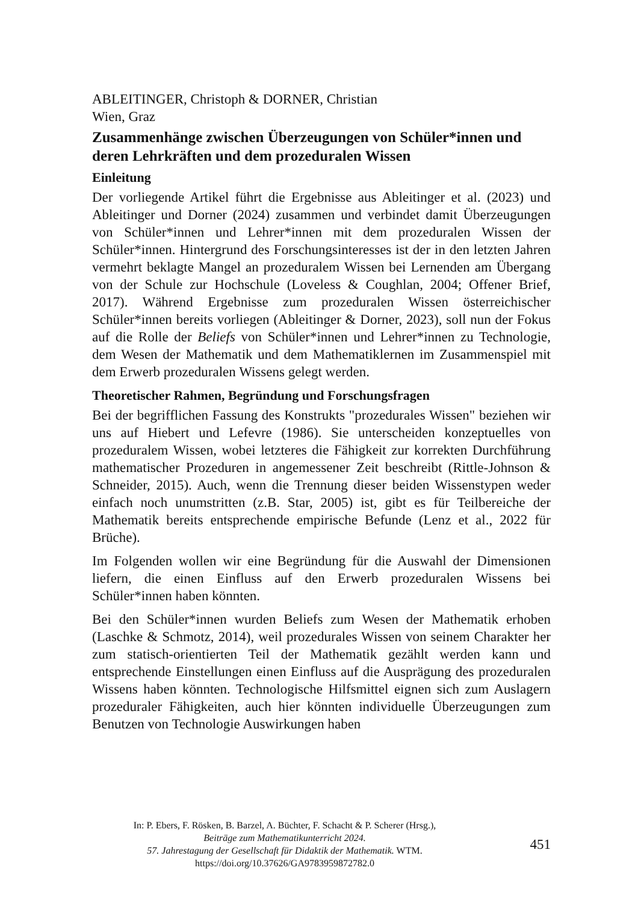ABLEITINGER, Christoph & DORNER, Christian
Wien, Graz
Zusammenhänge zwischen Überzeugungen von Schüler*innen und deren Lehrkräften und dem prozeduralen Wissen
Einleitung
Der vorliegende Artikel führt die Ergebnisse aus Ableitinger et al. (2023) und Ableitinger und Dorner (2024) zusammen und verbindet damit Überzeugungen von Schüler*innen und Lehrer*innen mit dem prozeduralen Wissen der Schüler*innen. Hintergrund des Forschungsinteresses ist der in den letzten Jahren vermehrt beklagte Mangel an prozeduralem Wissen bei Lernenden am Übergang von der Schule zur Hochschule (Loveless & Coughlan, 2004; Offener Brief, 2017). Während Ergebnisse zum prozeduralen Wissen österreichischer Schüler*innen bereits vorliegen (Ableitinger & Dorner, 2023), soll nun der Fokus auf die Rolle der Beliefs von Schüler*innen und Lehrer*innen zu Technologie, dem Wesen der Mathematik und dem Mathematiklernen im Zusammenspiel mit dem Erwerb prozeduralen Wissens gelegt werden.
Theoretischer Rahmen, Begründung und Forschungsfragen
Bei der begrifflichen Fassung des Konstrukts "prozedurales Wissen" beziehen wir uns auf Hiebert und Lefevre (1986). Sie unterscheiden konzeptuelles von prozeduralem Wissen, wobei letzteres die Fähigkeit zur korrekten Durchführung mathematischer Prozeduren in angemessener Zeit beschreibt (Rittle-Johnson & Schneider, 2015). Auch, wenn die Trennung dieser beiden Wissenstypen weder einfach noch unumstritten (z.B. Star, 2005) ist, gibt es für Teilbereiche der Mathematik bereits entsprechende empirische Befunde (Lenz et al., 2022 für Brüche).
Im Folgenden wollen wir eine Begründung für die Auswahl der Dimensionen liefern, die einen Einfluss auf den Erwerb prozeduralen Wissens bei Schüler*innen haben könnten.
Bei den Schüler*innen wurden Beliefs zum Wesen der Mathematik erhoben (Laschke & Schmotz, 2014), weil prozedurales Wissen von seinem Charakter her zum statisch-orientierten Teil der Mathematik gezählt werden kann und entsprechende Einstellungen einen Einfluss auf die Ausprägung des prozeduralen Wissens haben könnten. Technologische Hilfsmittel eignen sich zum Auslagern prozeduraler Fähigkeiten, auch hier könnten individuelle Überzeugungen zum Benutzen von Technologie Auswirkungen haben
In: P. Ebers, F. Rösken, B. Barzel, A. Büchter, F. Schacht & P. Scherer (Hrsg.),
Beiträge zum Mathematikunterricht 2024.
57. Jahrestagung der Gesellschaft für Didaktik der Mathematik. WTM.
https://doi.org/10.37626/GA9783959872782.0
451